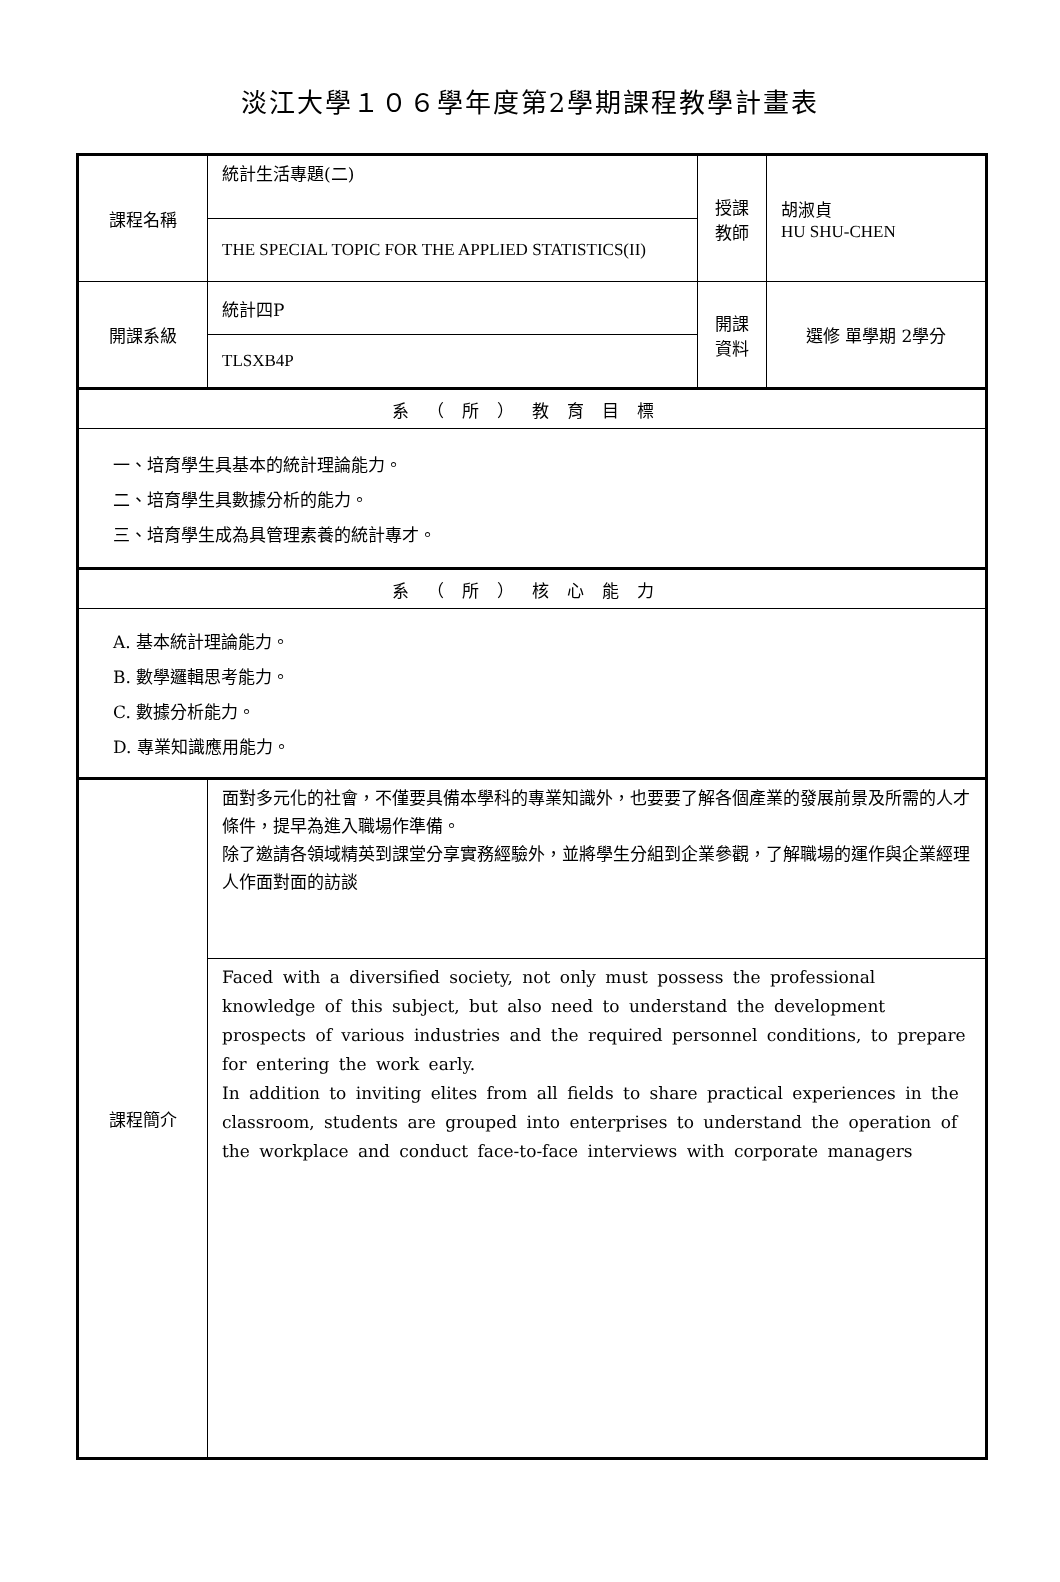淡江大學１０６學年度第2學期課程教學計畫表
| 課程名稱 | 統計生活專題(二) | 授課 教師 | 胡淑貞 HU SHU-CHEN |
| | THE SPECIAL TOPIC FOR THE APPLIED STATISTICS(II) | | |
| 開課系級 | 統計四P | 開課 資料 | 選修 單學期 2學分 |
| | TLSXB4P | | |
| 系（所）教育目標 | | | |
| 一、培育學生具基本的統計理論能力。 二、培育學生具數據分析的能力。 三、培育學生成為具管理素養的統計專才。 | | | |
| 系（所）核心能力 | | | |
| A. 基本統計理論能力。 B. 數學邏輯思考能力。 C. 數據分析能力。 D. 專業知識應用能力。 | | | |
| 課程簡介 | 面對多元化的社會，不僅要具備本學科的專業知識外，也要要了解各個產業的發展前景及所需的人才條件，提早為進入職場作準備。 除了邀請各領域精英到課堂分享實務經驗外，並將學生分組到企業參觀，了解職場的運作與企業經理人作面對面的訪談 | | |
| | Faced with a diversified society, not only must possess the professional knowledge of this subject, but also need to understand the development prospects of various industries and the required personnel conditions, to prepare for entering the work early. In addition to inviting elites from all fields to share practical experiences in the classroom, students are grouped into enterprises to understand the operation of the workplace and conduct face-to-face interviews with corporate managers | | |